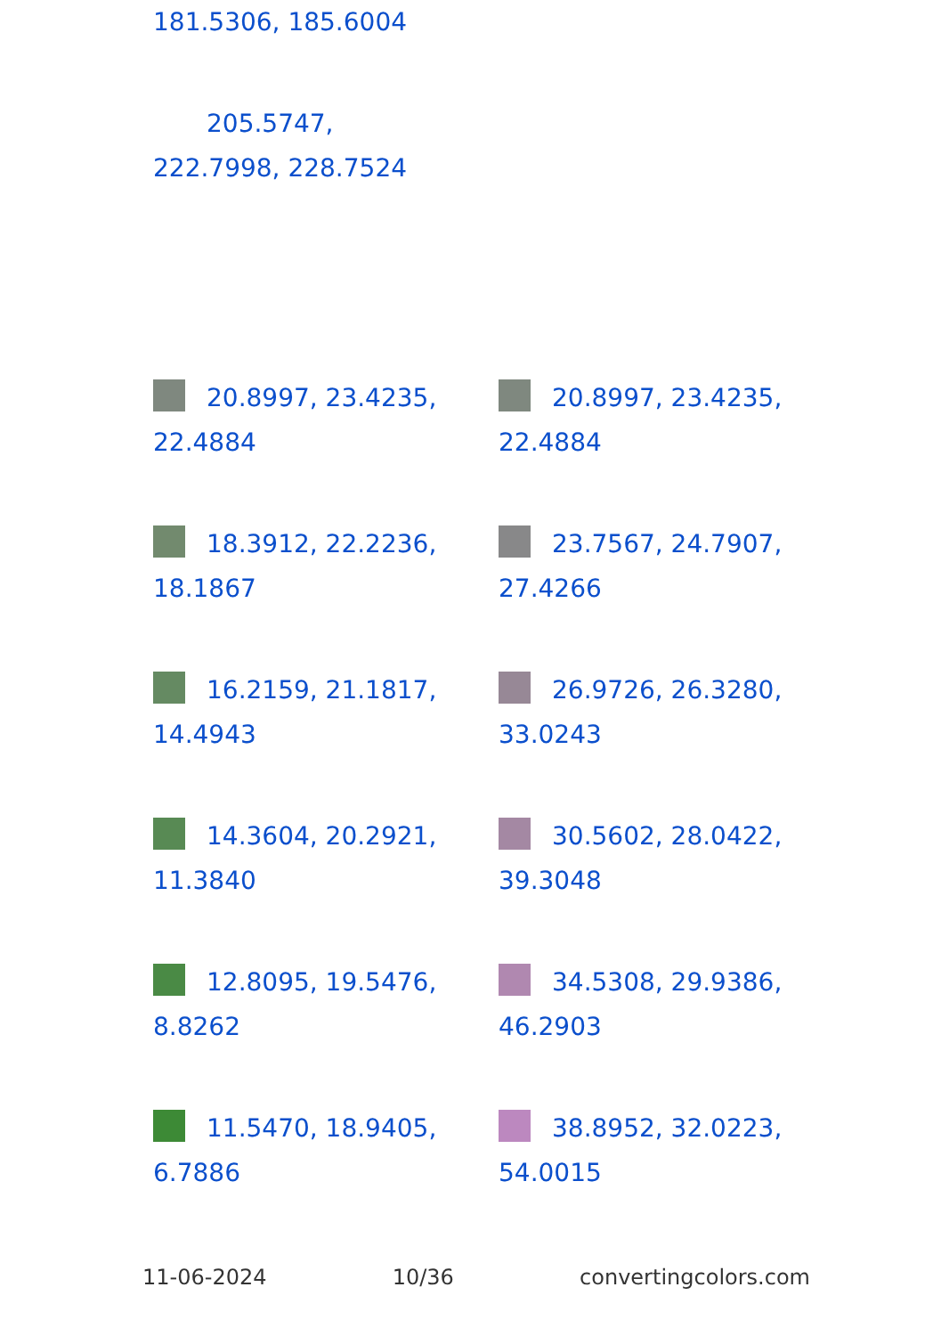181.5306, 185.6004
205.5747,
222.7998, 228.7524
20.8997, 23.4235, 22.4884
20.8997, 23.4235, 22.4884
18.3912, 22.2236, 18.1867
23.7567, 24.7907, 27.4266
16.2159, 21.1817, 14.4943
26.9726, 26.3280, 33.0243
14.3604, 20.2921, 11.3840
30.5602, 28.0422, 39.3048
12.8095, 19.5476, 8.8262
34.5308, 29.9386, 46.2903
11.5470, 18.9405, 6.7886
38.8952, 32.0223, 54.0015
11-06-2024 10/36 convertingcolors.com